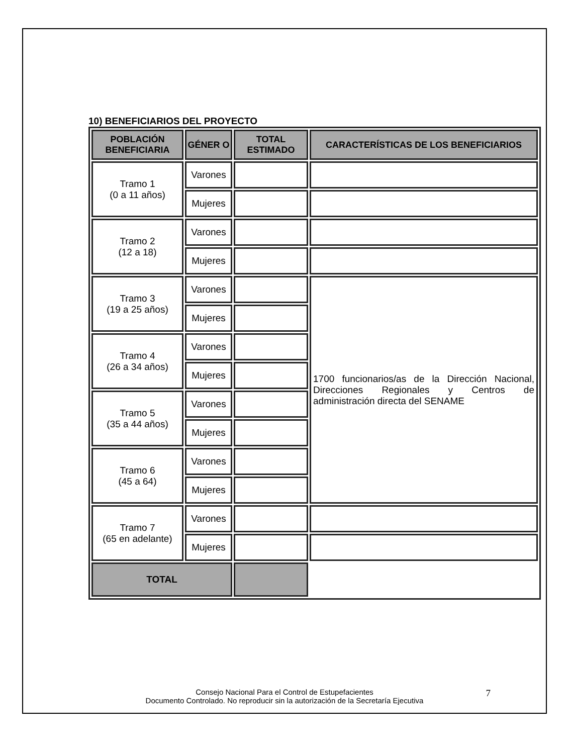10) BENEFICIARIOS DEL PROYECTO
| POBLACIÓN BENEFICIARIA | GÉNER O | TOTAL ESTIMADO | CARACTERÍSTICAS DE LOS BENEFICIARIOS |
| --- | --- | --- | --- |
| Tramo 1 (0 a 11 años) | Varones | | |
| | Mujeres | | |
| Tramo 2 (12 a 18) | Varones | | |
| | Mujeres | | |
| Tramo 3 (19 a 25 años) | Varones | | 1700 funcionarios/as de la Dirección Nacional, Direcciones Regionales y Centros de administración directa del SENAME |
| | Mujeres | | |
| Tramo 4 (26 a 34 años) | Varones | | |
| | Mujeres | | |
| Tramo 5 (35 a 44 años) | Varones | | |
| | Mujeres | | |
| Tramo 6 (45 a 64) | Varones | | |
| | Mujeres | | |
| Tramo 7 (65 en adelante) | Varones | | |
| | Mujeres | | |
| TOTAL | | | |
Consejo Nacional Para el Control de Estupefacientes
Documento Controlado. No reproducir sin la autorización de la Secretaría Ejecutiva
7